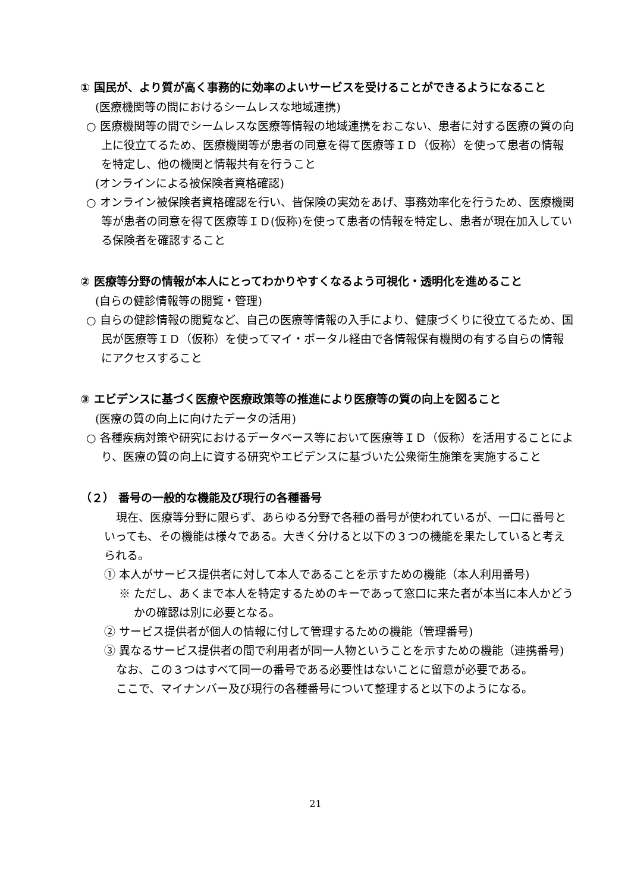① 国民が、より質が高く事務的に効率のよいサービスを受けることができるようになること
(医療機関等の間におけるシームレスな地域連携)
○ 医療機関等の間でシームレスな医療等情報の地域連携をおこない、患者に対する医療の質の向上に役立てるため、医療機関等が患者の同意を得て医療等ＩＤ（仮称）を使って患者の情報を特定し、他の機関と情報共有を行うこと
(オンラインによる被保険者資格確認)
○ オンライン被保険者資格確認を行い、皆保険の実効をあげ、事務効率化を行うため、医療機関等が患者の同意を得て医療等ＩＤ(仮称)を使って患者の情報を特定し、患者が現在加入している保険者を確認すること
② 医療等分野の情報が本人にとってわかりやすくなるよう可視化・透明化を進めること
(自らの健診情報等の閲覧・管理)
○ 自らの健診情報の閲覧など、自己の医療等情報の入手により、健康づくりに役立てるため、国民が医療等ＩＤ（仮称）を使ってマイ・ポータル経由で各情報保有機関の有する自らの情報にアクセスすること
③ エビデンスに基づく医療や医療政策等の推進により医療等の質の向上を図ること
(医療の質の向上に向けたデータの活用)
○ 各種疾病対策や研究におけるデータベース等において医療等ＩＤ（仮称）を活用することにより、医療の質の向上に資する研究やエビデンスに基づいた公衆衛生施策を実施すること
（２） 番号の一般的な機能及び現行の各種番号
現在、医療等分野に限らず、あらゆる分野で各種の番号が使われているが、一口に番号といっても、その機能は様々である。大きく分けると以下の３つの機能を果たしていると考えられる。
① 本人がサービス提供者に対して本人であることを示すための機能（本人利用番号)
※ ただし、あくまで本人を特定するためのキーであって窓口に来た者が本当に本人かどうかの確認は別に必要となる。
② サービス提供者が個人の情報に付して管理するための機能（管理番号)
③ 異なるサービス提供者の間で利用者が同一人物ということを示すための機能（連携番号)
なお、この３つはすべて同一の番号である必要性はないことに留意が必要である。
ここで、マイナンバー及び現行の各種番号について整理すると以下のようになる。
21